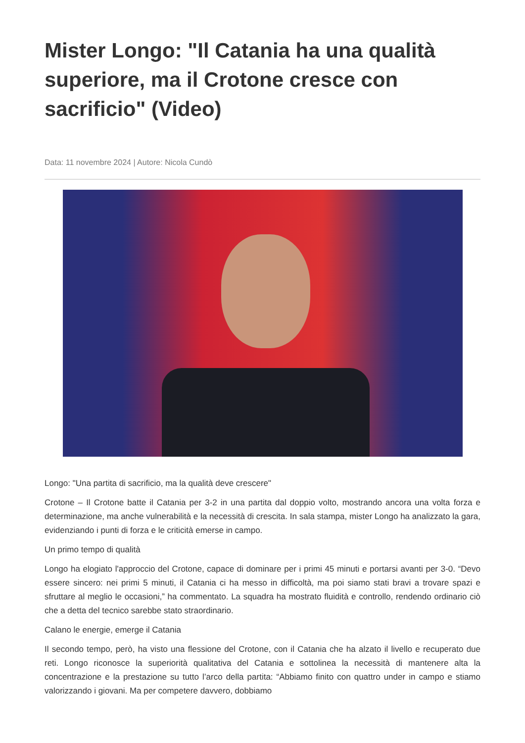Mister Longo: "Il Catania ha una qualità superiore, ma il Crotone cresce con sacrificio" (Video)
Data: 11 novembre 2024 | Autore: Nicola Cundò
Longo: "Una partita di sacrificio, ma la qualità deve crescere"
Crotone – Il Crotone batte il Catania per 3-2 in una partita dal doppio volto, mostrando ancora una volta forza e determinazione, ma anche vulnerabilità e la necessità di crescita. In sala stampa, mister Longo ha analizzato la gara, evidenziando i punti di forza e le criticità emerse in campo.
Un primo tempo di qualità
Longo ha elogiato l'approccio del Crotone, capace di dominare per i primi 45 minuti e portarsi avanti per 3-0. “Devo essere sincero: nei primi 5 minuti, il Catania ci ha messo in difficoltà, ma poi siamo stati bravi a trovare spazi e sfruttare al meglio le occasioni,” ha commentato. La squadra ha mostrato fluidità e controllo, rendendo ordinario ciò che a detta del tecnico sarebbe stato straordinario.
Calano le energie, emerge il Catania
Il secondo tempo, però, ha visto una flessione del Crotone, con il Catania che ha alzato il livello e recuperato due reti. Longo riconosce la superiorità qualitativa del Catania e sottolinea la necessità di mantenere alta la concentrazione e la prestazione su tutto l’arco della partita: “Abbiamo finito con quattro under in campo e stiamo valorizzando i giovani. Ma per competere davvero, dobbiamo